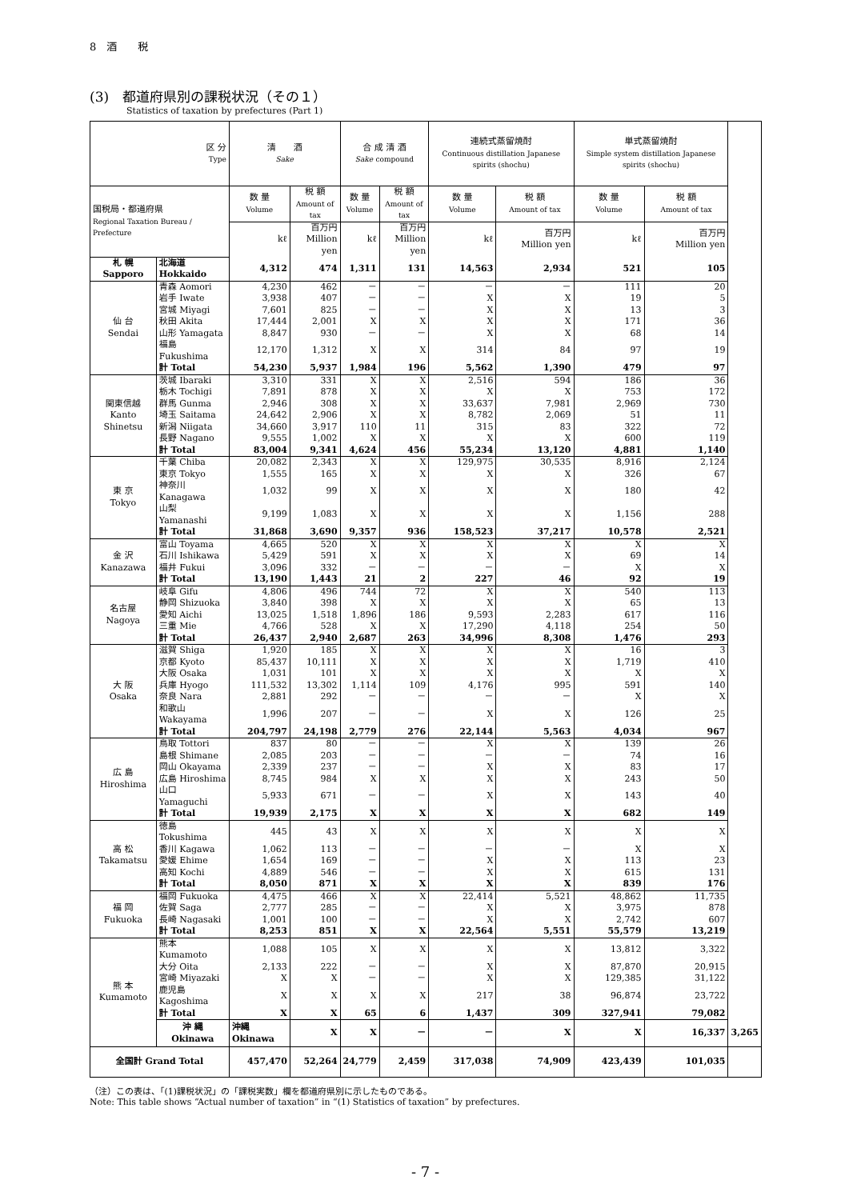8　酒　　税
(3)　都道府県別の課税状況（その１）
Statistics of taxation by prefectures (Part 1)
| 区 分 Type | | 清 酒 Sake | | 合 成 清 酒 Sake compound | | 連続式蒸留焼酎 Continuous distillation Japanese spirits (shochu) | | 単式蒸留焼酎 Simple system distillation Japanese spirits (shochu) | | |
| --- | --- | --- | --- | --- | --- | --- | --- | --- | --- | --- |
| 国税局・都道府県 Regional Taxation Bureau / Prefecture | | 数 量 Volume | 税 額 Amount of tax | 数 量 Volume | 税 額 Amount of tax | 数 量 Volume | 税 額 Amount of tax | 数 量 Volume | 税 額 Amount of tax | |
| | | kℓ | 百万円 Million yen | kℓ | 百万円 Million yen | kℓ | 百万円 Million yen | kℓ | 百万円 Million yen | |
| 札 幌 Sapporo | 北海道 Hokkaido | 4,312 | 474 | 1,311 | 131 | 14,563 | 2,934 | 521 | 105 | |
| 仙 台 Sendai | 青森 Aomori | 4,230 | 462 | － | － | － | － | 111 | 20 | |
| | 岩手 Iwate | 3,938 | 407 | － | － | X | X | 19 | 5 | |
| | 宮城 Miyagi | 7,601 | 825 | － | － | X | X | 13 | 3 | |
| | 秋田 Akita | 17,444 | 2,001 | X | X | X | X | 171 | 36 | |
| | 山形 Yamagata | 8,847 | 930 | － | － | X | X | 68 | 14 | |
| | 福島 Fukushima | 12,170 | 1,312 | X | X | 314 | 84 | 97 | 19 | |
| | 計 Total | 54,230 | 5,937 | 1,984 | 196 | 5,562 | 1,390 | 479 | 97 | |
| 関東信越 Kanto Shinetsu | 茨城 Ibaraki | 3,310 | 331 | X | X | 2,516 | 594 | 186 | 36 | |
| | 栃木 Tochigi | 7,891 | 878 | X | X | X | X | 753 | 172 | |
| | 群馬 Gunma | 2,946 | 308 | X | X | 33,637 | 7,981 | 2,969 | 730 | |
| | 埼玉 Saitama | 24,642 | 2,906 | X | X | 8,782 | 2,069 | 51 | 11 | |
| | 新潟 Niigata | 34,660 | 3,917 | 110 | 11 | 315 | 83 | 322 | 72 | |
| | 長野 Nagano | 9,555 | 1,002 | X | X | X | X | 600 | 119 | |
| | 計 Total | 83,004 | 9,341 | 4,624 | 456 | 55,234 | 13,120 | 4,881 | 1,140 | |
| 東 京 Tokyo | 千葉 Chiba | 20,082 | 2,343 | X | X | 129,975 | 30,535 | 8,916 | 2,124 | |
| | 東京 Tokyo | 1,555 | 165 | X | X | X | X | 326 | 67 | |
| | 神奈川 Kanagawa | 1,032 | 99 | X | X | X | X | 180 | 42 | |
| | 山梨 Yamanashi | 9,199 | 1,083 | X | X | X | X | 1,156 | 288 | |
| | 計 Total | 31,868 | 3,690 | 9,357 | 936 | 158,523 | 37,217 | 10,578 | 2,521 | |
| 金 沢 Kanazawa | 富山 Toyama | 4,665 | 520 | X | X | X | X | X | X | |
| | 石川 Ishikawa | 5,429 | 591 | X | X | X | X | 69 | 14 | |
| | 福井 Fukui | 3,096 | 332 | － | － | － | － | X | X | |
| | 計 Total | 13,190 | 1,443 | 21 | 2 | 227 | 46 | 92 | 19 | |
| 名古屋 Nagoya | 岐阜 Gifu | 4,806 | 496 | 744 | 72 | X | X | 540 | 113 | |
| | 静岡 Shizuoka | 3,840 | 398 | X | X | X | X | 65 | 13 | |
| | 愛知 Aichi | 13,025 | 1,518 | 1,896 | 186 | 9,593 | 2,283 | 617 | 116 | |
| | 三重 Mie | 4,766 | 528 | X | X | 17,290 | 4,118 | 254 | 50 | |
| | 計 Total | 26,437 | 2,940 | 2,687 | 263 | 34,996 | 8,308 | 1,476 | 293 | |
| 大 阪 Osaka | 滋賀 Shiga | 1,920 | 185 | X | X | X | X | 16 | 3 | |
| | 京都 Kyoto | 85,437 | 10,111 | X | X | X | X | 1,719 | 410 | |
| | 大阪 Osaka | 1,031 | 101 | X | X | X | X | X | X | |
| | 兵庫 Hyogo | 111,532 | 13,302 | 1,114 | 109 | 4,176 | 995 | 591 | 140 | |
| | 奈良 Nara | 2,881 | 292 | － | － | － | － | X | X | |
| | 和歌山 Wakayama | 1,996 | 207 | － | － | X | X | 126 | 25 | |
| | 計 Total | 204,797 | 24,198 | 2,779 | 276 | 22,144 | 5,563 | 4,034 | 967 | |
| 広 島 Hiroshima | 鳥取 Tottori | 837 | 80 | － | － | X | X | 139 | 26 | |
| | 島根 Shimane | 2,085 | 203 | － | － | － | － | 74 | 16 | |
| | 岡山 Okayama | 2,339 | 237 | － | － | X | X | 83 | 17 | |
| | 広島 Hiroshima | 8,745 | 984 | X | X | X | X | 243 | 50 | |
| | 山口 Yamaguchi | 5,933 | 671 | － | － | X | X | 143 | 40 | |
| | 計 Total | 19,939 | 2,175 | X | X | X | X | 682 | 149 | |
| 高 松 Takamatsu | 徳島 Tokushima | 445 | 43 | X | X | X | X | X | X | |
| | 香川 Kagawa | 1,062 | 113 | － | － | － | － | X | X | |
| | 愛媛 Ehime | 1,654 | 169 | － | － | X | X | 113 | 23 | |
| | 高知 Kochi | 4,889 | 546 | － | － | X | X | 615 | 131 | |
| | 計 Total | 8,050 | 871 | X | X | X | X | 839 | 176 | |
| 福 岡 Fukuoka | 福岡 Fukuoka | 4,475 | 466 | X | X | 22,414 | 5,521 | 48,862 | 11,735 | |
| | 佐賀 Saga | 2,777 | 285 | － | － | X | X | 3,975 | 878 | |
| | 長崎 Nagasaki | 1,001 | 100 | － | － | X | X | 2,742 | 607 | |
| | 計 Total | 8,253 | 851 | X | X | 22,564 | 5,551 | 55,579 | 13,219 | |
| 熊 本 Kumamoto | 熊本 Kumamoto | 1,088 | 105 | X | X | X | X | 13,812 | 3,322 | |
| | 大分 Oita | 2,133 | 222 | － | － | X | X | 87,870 | 20,915 | |
| | 宮崎 Miyazaki | X | X | － | － | X | X | 129,385 | 31,122 | |
| | 鹿児島 Kagoshima | X | X | X | X | 217 | 38 | 96,874 | 23,722 | |
| | 計 Total | X | X | 65 | 6 | 1,437 | 309 | 327,941 | 79,082 | |
| | 沖 縄 Okinawa | 沖縄 Okinawa | X | X | － | － | X | X | 16,337 | 3,265 |
| 全国計 Grand Total | | 457,470 | 52,264 | 24,779 | 2,459 | 317,038 | 74,909 | 423,439 | 101,035 | |
（注）この表は、「(1)課税状況」の「課税実数」欄を都道府県別に示したものである。
Note: This table shows “Actual number of taxation” in “(1) Statistics of taxation” by prefectures.
- 7 -